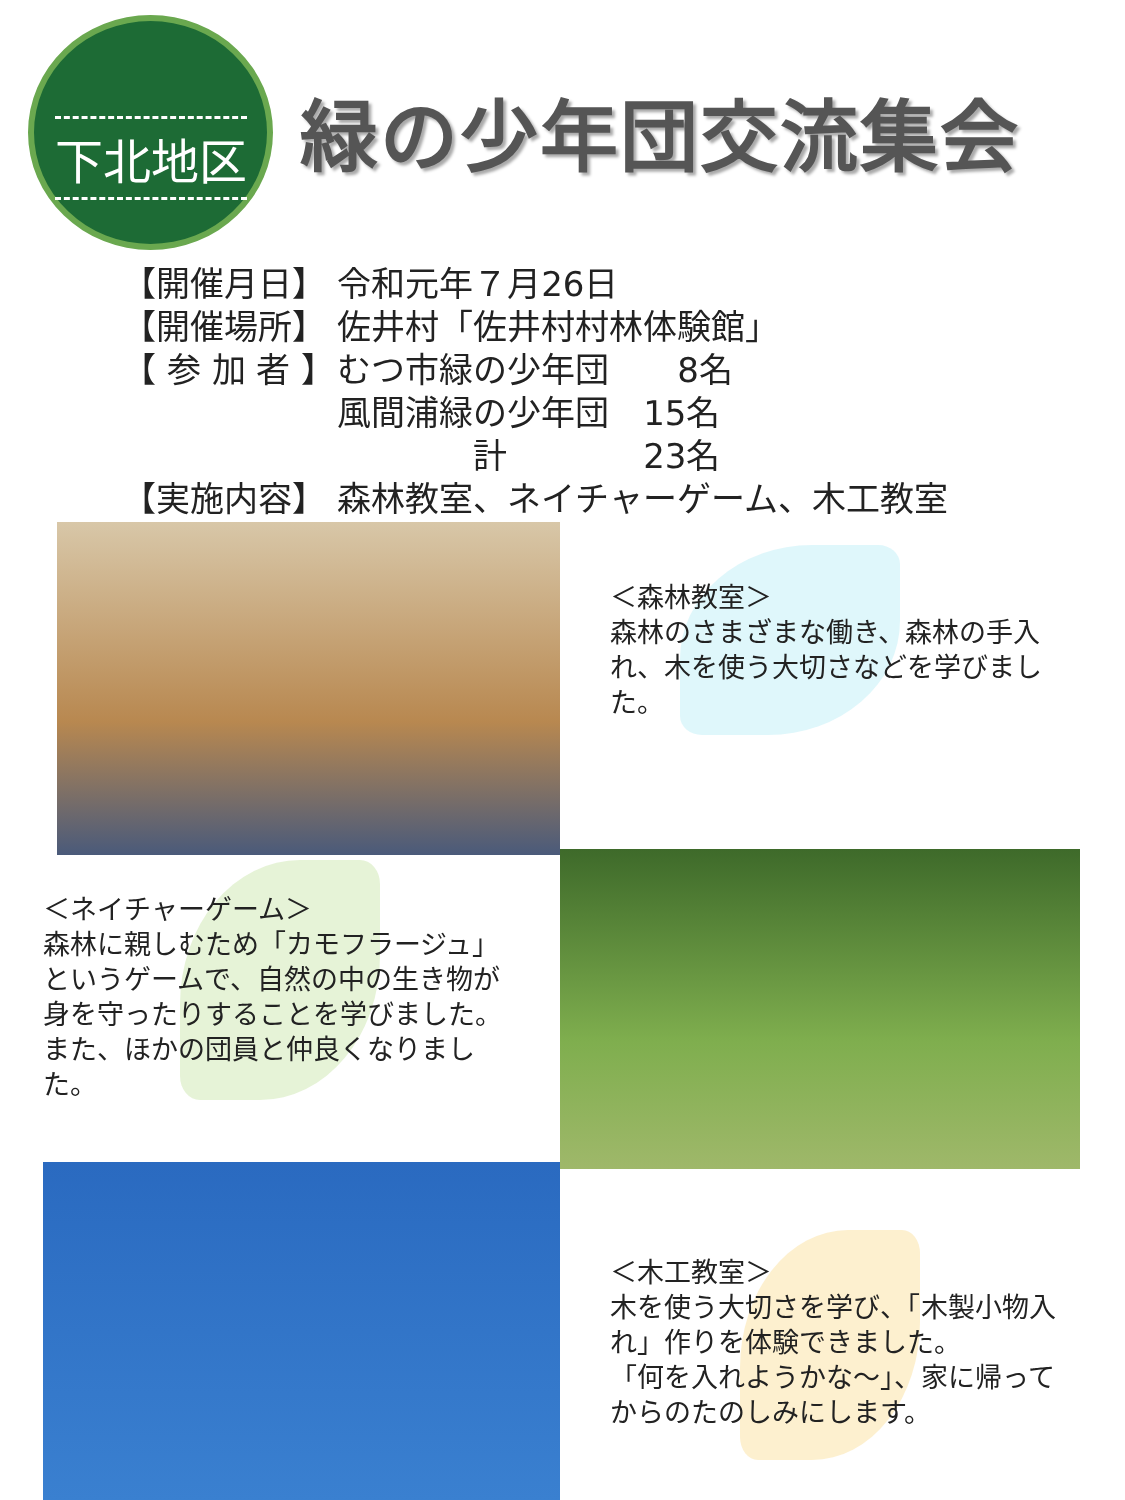下北地区
緑の少年団交流集会
| 【開催月日】 | 令和元年７月26日 |
| 【開催場所】 | 佐井村「佐井村村林体験館」 |
| 【 参 加 者 】 | むつ市緑の少年団 8名 |
| | 風間浦緑の少年団 15名 |
| | 計 23名 |
| 【実施内容】 | 森林教室、ネイチャーゲーム、木工教室 |
＜森林教室＞
森林のさまざまな働き、森林の手入れ、木を使う大切さなどを学びました。
＜ネイチャーゲーム＞
森林に親しむため「カモフラージュ」というゲームで、自然の中の生き物が身を守ったりすることを学びました。
また、ほかの団員と仲良くなりました。
＜木工教室＞
木を使う大切さを学び、「木製小物入れ」作りを体験できました。
「何を入れようかな～」、家に帰ってからのたのしみにします。